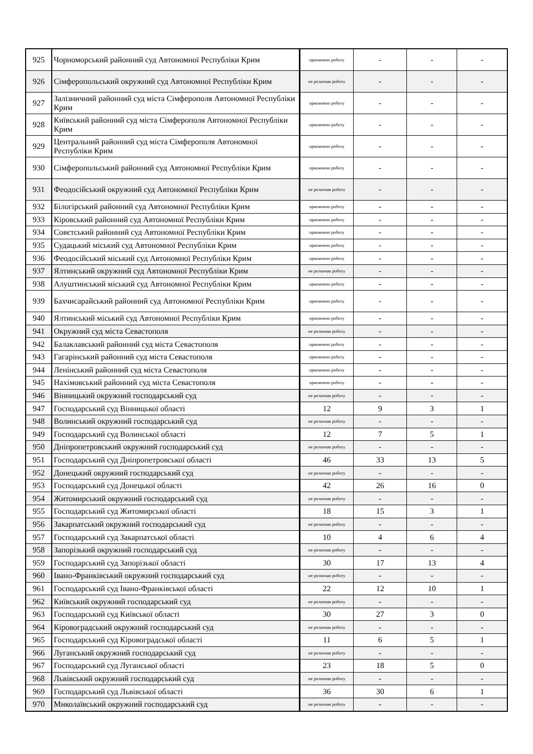| 925 | Чорноморський районний суд Автономної Республіки Крим | припинено роботу | - | - | - |
| 926 | Сімферопольський окружний суд Автономної Республіки Крим | не розпочав роботу | - | - | - |
| 927 | Залізничний районний суд міста Сімферополя Автономної Республіки Крим | припинено роботу | - | - | - |
| 928 | Київський районний суд міста Сімферополя Автономної Республіки Крим | припинено роботу | - | - | - |
| 929 | Центральний районний суд міста Сімферополя Автономної Республіки Крим | припинено роботу | - | - | - |
| 930 | Сімферопольський районний суд Автономної Республіки Крим | припинено роботу | - | - | - |
| 931 | Феодосійський окружний суд Автономної Республіки Крим | не розпочав роботу | - | - | - |
| 932 | Білогірський районний суд Автономної Республіки Крим | припинено роботу | - | - | - |
| 933 | Кіровський районний суд Автономної Республіки Крим | припинено роботу | - | - | - |
| 934 | Совєтський районний суд Автономної Республіки Крим | припинено роботу | - | - | - |
| 935 | Судацький міський суд Автономної Республіки Крим | припинено роботу | - | - | - |
| 936 | Феодосійський міський суд Автономної Республіки Крим | припинено роботу | - | - | - |
| 937 | Ялтинський окружний суд Автономної Республіки Крим | не розпочав роботу | - | - | - |
| 938 | Алуштинський міський суд Автономної Республіки Крим | припинено роботу | - | - | - |
| 939 | Бахчисарайський районний суд Автономної Республіки Крим | припинено роботу | - | - | - |
| 940 | Ялтинський міський суд Автономної Республіки Крим | припинено роботу | - | - | - |
| 941 | Окружний суд міста Севастополя | не розпочав роботу | - | - | - |
| 942 | Балаклавський районний суд міста Севастополя | припинено роботу | - | - | - |
| 943 | Гагарінський районний суд міста Севастополя | припинено роботу | - | - | - |
| 944 | Ленінський районний суд міста Севастополя | припинено роботу | - | - | - |
| 945 | Нахімовський районний суд міста Севастополя | припинено роботу | - | - | - |
| 946 | Вінницький окружний господарський суд | не розпочав роботу | - | - | - |
| 947 | Господарський суд Вінницької області | 12 | 9 | 3 | 1 |
| 948 | Волинський окружний господарський суд | не розпочав роботу | - | - | - |
| 949 | Господарський суд Волинської області | 12 | 7 | 5 | 1 |
| 950 | Дніпропетровський окружний господарський суд | не розпочав роботу | - | - | - |
| 951 | Господарський суд Дніпропетровської області | 46 | 33 | 13 | 5 |
| 952 | Донецький окружний господарський суд | не розпочав роботу | - | - | - |
| 953 | Господарський суд Донецької області | 42 | 26 | 16 | 0 |
| 954 | Житомирський окружний господарський суд | не розпочав роботу | - | - | - |
| 955 | Господарський суд Житомирської області | 18 | 15 | 3 | 1 |
| 956 | Закарпатський окружний господарський суд | не розпочав роботу | - | - | - |
| 957 | Господарський суд Закарпатської області | 10 | 4 | 6 | 4 |
| 958 | Запорізький окружний господарський суд | не розпочав роботу | - | - | - |
| 959 | Господарський суд Запорізької області | 30 | 17 | 13 | 4 |
| 960 | Івано-Франківський окружний господарський суд | не розпочав роботу | - | - | - |
| 961 | Господарський суд Івано-Франківської області | 22 | 12 | 10 | 1 |
| 962 | Київський окружний господарський суд | не розпочав роботу | - | - | - |
| 963 | Господарський суд Київської області | 30 | 27 | 3 | 0 |
| 964 | Кіровоградський окружний господарський суд | не розпочав роботу | - | - | - |
| 965 | Господарський суд Кіровоградської області | 11 | 6 | 5 | 1 |
| 966 | Луганський окружний господарський суд | не розпочав роботу | - | - | - |
| 967 | Господарський суд Луганської області | 23 | 18 | 5 | 0 |
| 968 | Львівський окружний господарський суд | не розпочав роботу | - | - | - |
| 969 | Господарський суд Львівської області | 36 | 30 | 6 | 1 |
| 970 | Миколаївський окружний господарський суд | не розпочав роботу | - | - | - |